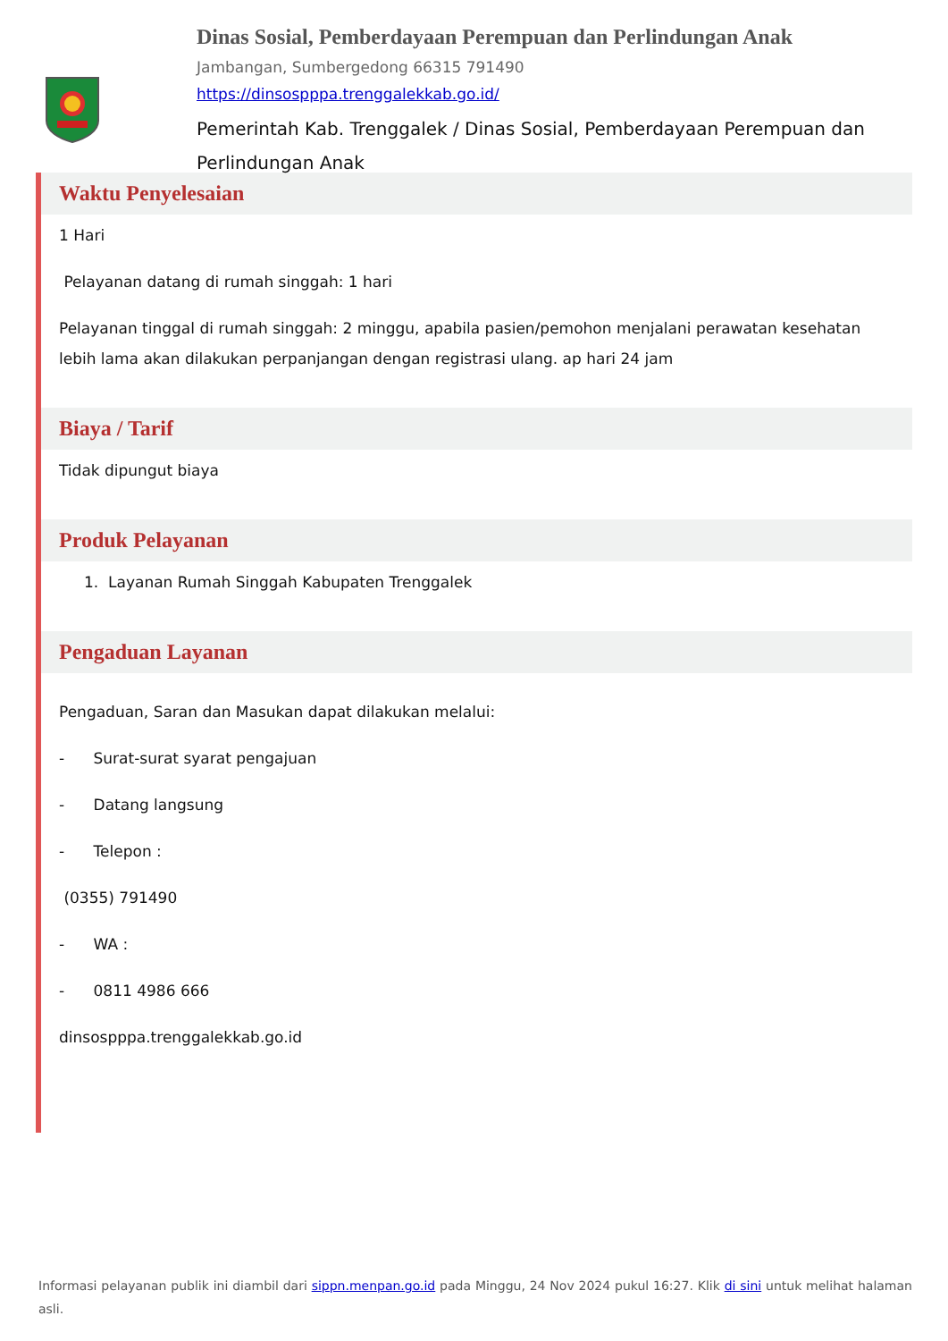Dinas Sosial, Pemberdayaan Perempuan dan Perlindungan Anak
Jambangan, Sumbergedong 66315 791490
https://dinsospppa.trenggalekkab.go.id/
Pemerintah Kab. Trenggalek / Dinas Sosial, Pemberdayaan Perempuan dan Perlindungan Anak
Waktu Penyelesaian
1 Hari
Pelayanan datang di rumah singgah: 1 hari
Pelayanan tinggal di rumah singgah: 2 minggu, apabila pasien/pemohon menjalani perawatan kesehatan lebih lama akan dilakukan perpanjangan dengan registrasi ulang. ap hari 24 jam
Biaya / Tarif
Tidak dipungut biaya
Produk Pelayanan
1. Layanan Rumah Singgah Kabupaten Trenggalek
Pengaduan Layanan
Pengaduan, Saran dan Masukan dapat dilakukan melalui:
- Surat-surat syarat pengajuan
- Datang langsung
- Telepon :
(0355) 791490
- WA :
- 0811 4986 666
dinsospppa.trenggalekkab.go.id
Informasi pelayanan publik ini diambil dari sippn.menpan.go.id pada Minggu, 24 Nov 2024 pukul 16:27. Klik di sini untuk melihat halaman asli.